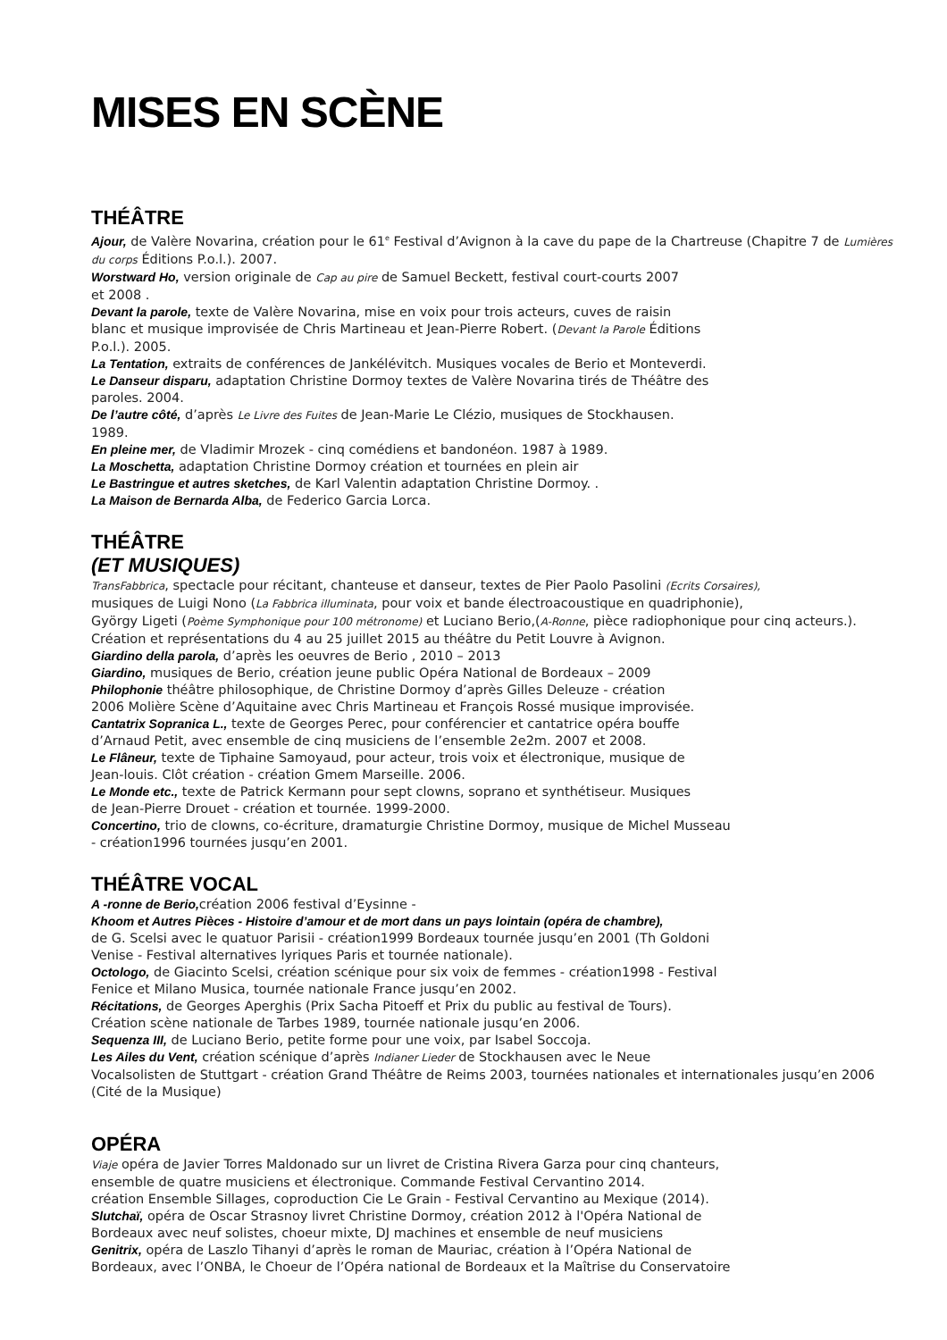MISES EN SCÈNE
THÉÂTRE
Ajour, de Valère Novarina, création pour le 61<sup>e</sup> Festival d’Avignon à la cave du pape de la Chartreuse (Chapitre 7 de Lumières du corps Éditions P.o.l.). 2007.
Worstward Ho, version originale de Cap au pire de Samuel Beckett, festival court-courts 2007
et 2008 .
Devant la parole, texte de Valère Novarina, mise en voix pour trois acteurs, cuves de raisin
blanc et musique improvisée de Chris Martineau et Jean-Pierre Robert. (Devant la Parole Éditions
P.o.l.). 2005.
La Tentation, extraits de conférences de Jankélévitch. Musiques vocales de Berio et Monteverdi.
Le Danseur disparu, adaptation Christine Dormoy textes de Valère Novarina tirés de Théâtre des
paroles. 2004.
De l’autre côté, d’après Le Livre des Fuites de Jean-Marie Le Clézio, musiques de Stockhausen.
1989.
En pleine mer, de Vladimir Mrozek - cinq comédiens et bandonéon. 1987 à 1989.
La Moschetta, adaptation Christine Dormoy création et tournées en plein air
Le Bastringue et autres sketches, de Karl Valentin adaptation Christine Dormoy. .
La Maison de Bernarda Alba, de Federico Garcia Lorca.
THÉÂTRE
(ET MUSIQUES)
TransFabbrica, spectacle pour récitant, chanteuse et danseur, textes de Pier Paolo Pasolini (Ecrits Corsaires),
musiques de Luigi Nono (La Fabbrica illuminata, pour voix et bande électroacoustique en quadriphonie),
György Ligeti (Poème Symphonique pour 100 métronome) et Luciano Berio,(A-Ronne, pièce radiophonique pour cinq acteurs.). Création et représentations du 4 au 25 juillet 2015 au théâtre du Petit Louvre à Avignon.
Giardino della parola, d’après les oeuvres de Berio , 2010 – 2013
Giardino, musiques de Berio, création jeune public Opéra National de Bordeaux – 2009
Philophonie théâtre philosophique, de Christine Dormoy d’après Gilles Deleuze - création
2006 Molière Scène d’Aquitaine avec Chris Martineau et François Rossé musique improvisée.
Cantatrix Sopranica L., texte de Georges Perec, pour conférencier et cantatrice opéra bouffe
d’Arnaud Petit, avec ensemble de cinq musiciens de l’ensemble 2e2m. 2007 et 2008.
Le Flâneur, texte de Tiphaine Samoyaud, pour acteur, trois voix et électronique, musique de
Jean-louis. Clôt création - création Gmem Marseille. 2006.
Le Monde etc., texte de Patrick Kermann pour sept clowns, soprano et synthétiseur. Musiques
de Jean-Pierre Drouet - création et tournée. 1999-2000.
Concertino, trio de clowns, co-écriture, dramaturgie Christine Dormoy, musique de Michel Musseau
- création1996 tournées jusqu’en 2001.
THÉÂTRE VOCAL
A -ronne de Berio, création 2006 festival d’Eysinne -
Khoom et Autres Pièces - Histoire d’amour et de mort dans un pays lointain (opéra de chambre),
de G. Scelsi avec le quatuor Parisii - création1999 Bordeaux tournée jusqu’en 2001 (Th Goldoni
Venise - Festival alternatives lyriques Paris et tournée nationale).
Octologo, de Giacinto Scelsi, création scénique pour six voix de femmes - création1998 - Festival
Fenice et Milano Musica, tournée nationale France jusqu’en 2002.
Récitations, de Georges Aperghis (Prix Sacha Pitoeff et Prix du public au festival de Tours).
Création scène nationale de Tarbes 1989, tournée nationale jusqu’en 2006.
Sequenza III, de Luciano Berio, petite forme pour une voix, par Isabel Soccoja.
Les Ailes du Vent, création scénique d’après Indianer Lieder de Stockhausen avec le Neue
Vocalsolisten de Stuttgart - création Grand Théâtre de Reims 2003, tournées nationales et internationales jusqu’en 2006 (Cité de la Musique)
OPÉRA
Viaje opéra de Javier Torres Maldonado sur un livret de Cristina Rivera Garza pour cinq chanteurs,
ensemble de quatre musiciens et électronique. Commande Festival Cervantino 2014.
création Ensemble Sillages, coproduction Cie Le Grain - Festival Cervantino au Mexique (2014).
Slutchaï, opéra de Oscar Strasnoy livret Christine Dormoy, création 2012 à l'Opéra National de
Bordeaux avec neuf solistes, choeur mixte, DJ machines et ensemble de neuf musiciens
Genitrix, opéra de Laszlo Tihanyi d’après le roman de Mauriac, création à l’Opéra National de
Bordeaux, avec l’ONBA, le Choeur de l’Opéra national de Bordeaux et la Maîtrise du Conservatoire